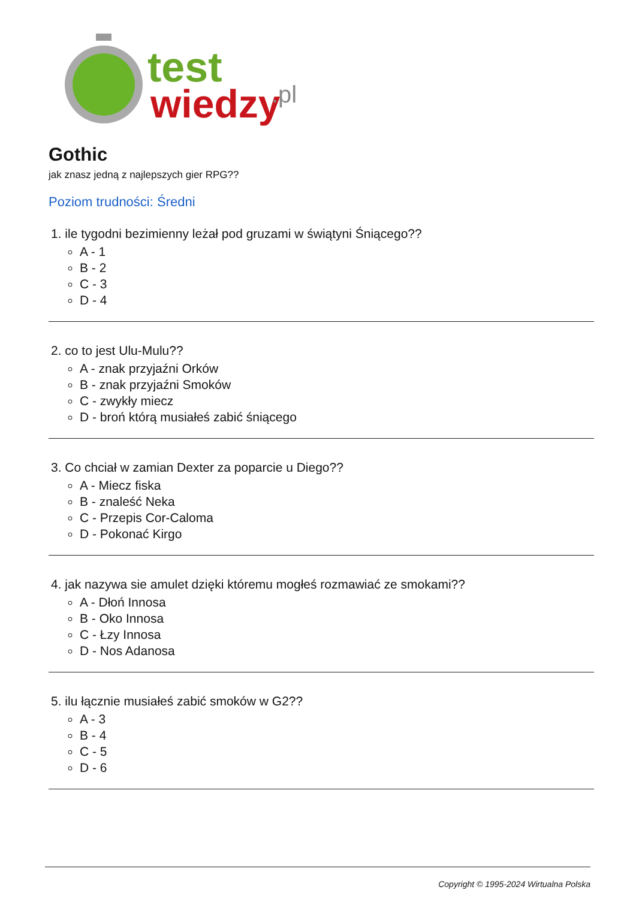test
wiedzy
.pl
Gothic
jak znasz jedną z najlepszych gier RPG??
Poziom trudności: Średni
1. ile tygodni bezimienny leżał pod gruzami w świątyni Śniącego??
A - 1
B - 2
C - 3
D - 4
2. co to jest Ulu-Mulu??
A - znak przyjaźni Orków
B - znak przyjaźni Smoków
C - zwykły miecz
D - broń którą musiałeś zabić śniącego
3. Co chciał w zamian Dexter za poparcie u Diego??
A - Miecz fiska
B - znaleść Neka
C - Przepis Cor-Caloma
D - Pokonać Kirgo
4. jak nazywa sie amulet dzięki któremu mogłeś rozmawiać ze smokami??
A - Dłoń Innosa
B - Oko Innosa
C - Łzy Innosa
D - Nos Adanosa
5. ilu łącznie musiałeś zabić smoków w G2??
A - 3
B - 4
C - 5
D - 6
Copyright © 1995-2024 Wirtualna Polska